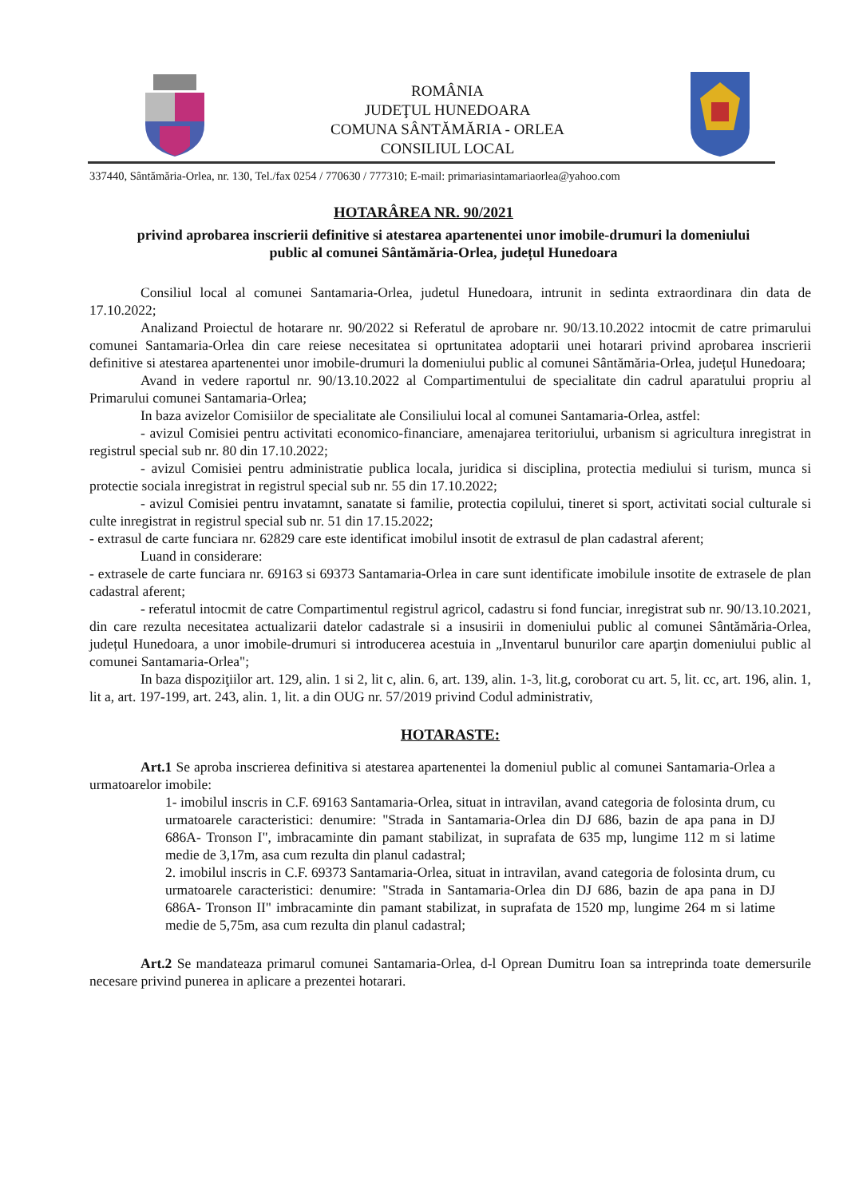ROMÂNIA
JUDEŢUL HUNEDOARA
COMUNA SÂNTĂMĂRIA - ORLEA
CONSILIUL LOCAL
337440, Sântămăria-Orlea, nr. 130, Tel./fax 0254 / 770630 / 777310; E-mail: primariasintamariaorlea@yahoo.com
HOTARÂREA NR. 90/2021
privind aprobarea inscrierii definitive si atestarea apartenentei unor imobile-drumuri la domeniului public al comunei Sântămăria-Orlea, județul Hunedoara
Consiliul local al comunei Santamaria-Orlea, judetul Hunedoara, intrunit in sedinta extraordinara din data de 17.10.2022;
Analizand Proiectul de hotarare nr. 90/2022 si Referatul de aprobare nr. 90/13.10.2022 intocmit de catre primarului comunei Santamaria-Orlea din care reiese necesitatea si oprtunitatea adoptarii unei hotarari privind aprobarea inscrierii definitive si atestarea apartenentei unor imobile-drumuri la domeniului public al comunei Sântămăria-Orlea, județul Hunedoara;
Avand in vedere raportul nr. 90/13.10.2022 al Compartimentului de specialitate din cadrul aparatului propriu al Primarului comunei Santamaria-Orlea;
In baza avizelor Comisiilor de specialitate ale Consiliului local al comunei Santamaria-Orlea, astfel:
- avizul Comisiei pentru activitati economico-financiare, amenajarea teritoriului, urbanism si agricultura inregistrat in registrul special sub nr. 80 din 17.10.2022;
- avizul Comisiei pentru administratie publica locala, juridica si disciplina, protectia mediului si turism, munca si protectie sociala inregistrat in registrul special sub nr. 55 din 17.10.2022;
- avizul Comisiei pentru invatamnt, sanatate si familie, protectia copilului, tineret si sport, activitati social culturale si culte inregistrat in registrul special sub nr. 51 din 17.15.2022;
- extrasul de carte funciara nr. 62829 care este identificat imobilul insotit de extrasul de plan cadastral aferent;
Luand in considerare:
- extrasele de carte funciara nr. 69163 si 69373 Santamaria-Orlea in care sunt identificate imobilule insotite de extrasele de plan cadastral aferent;
- referatul intocmit de catre Compartimentul registrul agricol, cadastru si fond funciar, inregistrat sub nr. 90/13.10.2021, din care rezulta necesitatea actualizarii datelor cadastrale si a insusirii in domeniului public al comunei Sântămăria-Orlea, județul Hunedoara, a unor imobile-drumuri si introducerea acestuia in „Inventarul bunurilor care aparţin domeniului public al comunei Santamaria-Orlea";
In baza dispoziţiilor art. 129, alin. 1 si 2, lit c, alin. 6, art. 139, alin. 1-3, lit.g, coroborat cu art. 5, lit. cc, art. 196, alin. 1, lit a, art. 197-199, art. 243, alin. 1, lit. a din OUG nr. 57/2019 privind Codul administrativ,
HOTARASTE:
Art.1 Se aproba inscrierea definitiva si atestarea apartenentei la domeniul public al comunei Santamaria-Orlea a urmatoarelor imobile:
1- imobilul inscris in C.F. 69163 Santamaria-Orlea, situat in intravilan, avand categoria de folosinta drum, cu urmatoarele caracteristici: denumire: "Strada in Santamaria-Orlea din DJ 686, bazin de apa pana in DJ 686A- Tronson I", imbracaminte din pamant stabilizat, in suprafata de 635 mp, lungime 112 m si latime medie de 3,17m, asa cum rezulta din planul cadastral;
2. imobilul inscris in C.F. 69373 Santamaria-Orlea, situat in intravilan, avand categoria de folosinta drum, cu urmatoarele caracteristici: denumire: "Strada in Santamaria-Orlea din DJ 686, bazin de apa pana in DJ 686A- Tronson II" imbracaminte din pamant stabilizat, in suprafata de 1520 mp, lungime 264 m si latime medie de 5,75m, asa cum rezulta din planul cadastral;
Art.2 Se mandateaza primarul comunei Santamaria-Orlea, d-l Oprean Dumitru Ioan sa intreprinda toate demersurile necesare privind punerea in aplicare a prezentei hotarari.